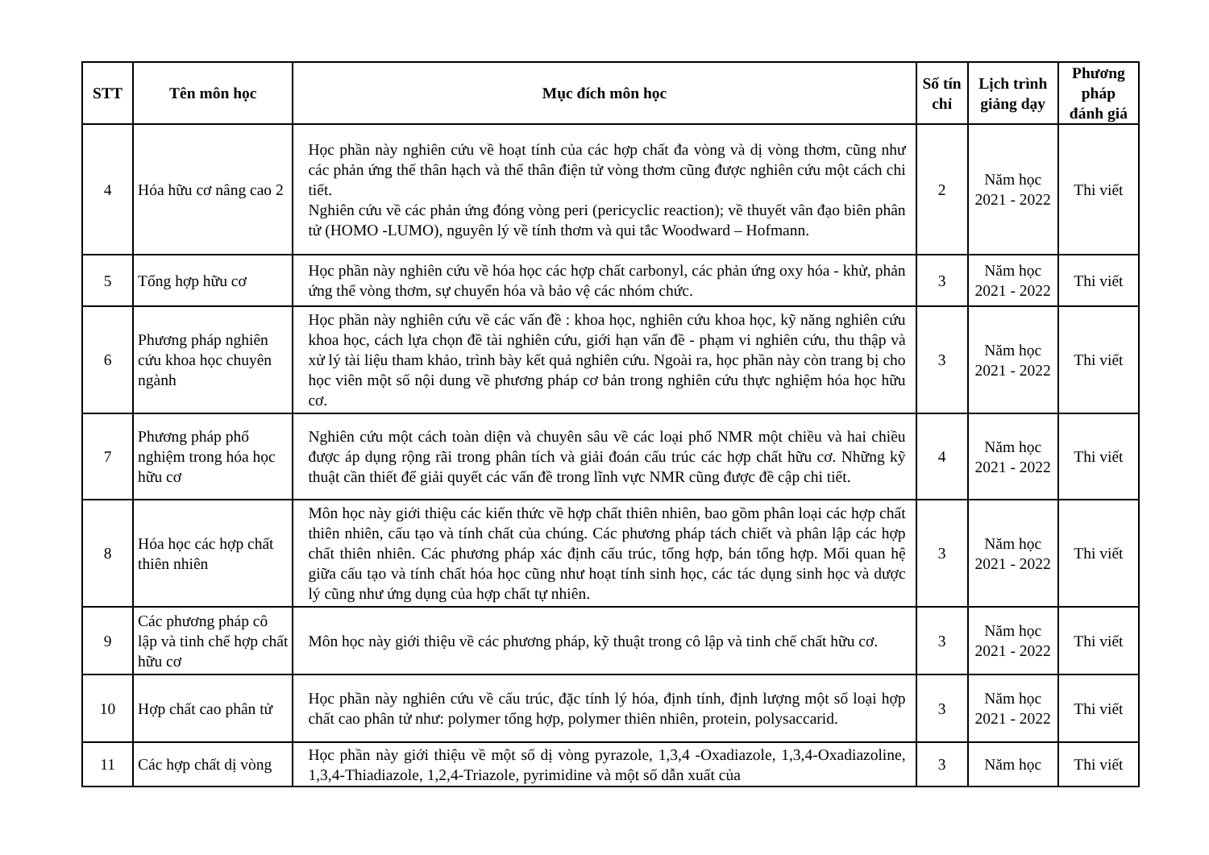| STT | Tên môn học | Mục đích môn học | Số tín chỉ | Lịch trình giảng dạy | Phương pháp đánh giá |
| --- | --- | --- | --- | --- | --- |
| 4 | Hóa hữu cơ nâng cao 2 | Học phần này nghiên cứu về hoạt tính của các hợp chất đa vòng và dị vòng thơm, cũng như các phản ứng thế thân hạch và thế thân điện tử vòng thơm cũng được nghiên cứu một cách chi tiết. Nghiên cứu về các phản ứng đóng vòng peri (pericyclic reaction); về thuyết vân đạo biên phân tử (HOMO -LUMO), nguyên lý về tính thơm và qui tắc Woodward – Hofmann. | 2 | Năm học 2021 - 2022 | Thi viết |
| 5 | Tổng hợp hữu cơ | Học phần này nghiên cứu về hóa học các hợp chất carbonyl, các phản ứng oxy hóa - khử, phản ứng thế vòng thơm, sự chuyển hóa và bảo vệ các nhóm chức. | 3 | Năm học 2021 - 2022 | Thi viết |
| 6 | Phương pháp nghiên cứu khoa học chuyên ngành | Học phần này nghiên cứu về các vấn đề : khoa học, nghiên cứu khoa học, kỹ năng nghiên cứu khoa học, cách lựa chọn đề tài nghiên cứu, giới hạn vấn đề - phạm vi nghiên cứu, thu thập và xử lý tài liệu tham khảo, trình bày kết quả nghiên cứu. Ngoài ra, học phần này còn trang bị cho học viên một số nội dung về phương pháp cơ bản trong nghiên cứu thực nghiệm hóa học hữu cơ. | 3 | Năm học 2021 - 2022 | Thi viết |
| 7 | Phương pháp phổ nghiệm trong hóa học hữu cơ | Nghiên cứu một cách toàn diện và chuyên sâu về các loại phổ NMR một chiều và hai chiều được áp dụng rộng rãi trong phân tích và giải đoán cấu trúc các hợp chất hữu cơ. Những kỹ thuật cần thiết để giải quyết các vấn đề trong lĩnh vực NMR cũng được đề cập chi tiết. | 4 | Năm học 2021 - 2022 | Thi viết |
| 8 | Hóa học các hợp chất thiên nhiên | Môn học này giới thiệu các kiến thức về hợp chất thiên nhiên, bao gồm phân loại các hợp chất thiên nhiên, cấu tạo và tính chất của chúng. Các phương pháp tách chiết và phân lập các hợp chất thiên nhiên. Các phương pháp xác định cấu trúc, tổng hợp, bán tổng hợp. Mối quan hệ giữa cấu tạo và tính chất hóa học cũng như hoạt tính sinh học, các tác dụng sinh học và dược lý cũng như ứng dụng của hợp chất tự nhiên. | 3 | Năm học 2021 - 2022 | Thi viết |
| 9 | Các phương pháp cô lập và tinh chế hợp chất hữu cơ | Môn học này giới thiệu về các phương pháp, kỹ thuật trong cô lập và tinh chế chất hữu cơ. | 3 | Năm học 2021 - 2022 | Thi viết |
| 10 | Hợp chất cao phân tử | Học phần này nghiên cứu về cấu trúc, đặc tính lý hóa, định tính, định lượng một số loại hợp chất cao phân tử như: polymer tổng hợp, polymer thiên nhiên, protein, polysaccarid. | 3 | Năm học 2021 - 2022 | Thi viết |
| 11 | Các hợp chất dị vòng | Học phần này giới thiệu về một số dị vòng pyrazole, 1,3,4 -Oxadiazole, 1,3,4-Oxadiazoline, 1,3,4-Thiadiazole, 1,2,4-Triazole, pyrimidine và một số dẫn xuất của | 3 | Năm học | Thi viết |